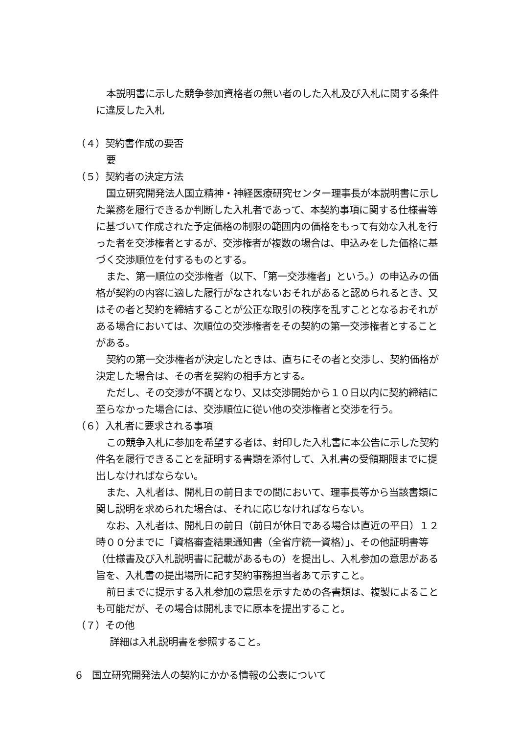本説明書に示した競争参加資格者の無い者のした入札及び入札に関する条件に違反した入札
（４）契約書作成の要否
要
（５）契約者の決定方法
国立研究開発法人国立精神・神経医療研究センター理事長が本説明書に示した業務を履行できるか判断した入札者であって、本契約事項に関する仕様書等に基づいて作成された予定価格の制限の範囲内の価格をもって有効な入札を行った者を交渉権者とするが、交渉権者が複数の場合は、申込みをした価格に基づく交渉順位を付するものとする。
また、第一順位の交渉権者（以下、「第一交渉権者」という。）の申込みの価格が契約の内容に適した履行がなされないおそれがあると認められるとき、又はその者と契約を締結することが公正な取引の秩序を乱すこととなるおそれがある場合においては、次順位の交渉権者をその契約の第一交渉権者とすることがある。
契約の第一交渉権者が決定したときは、直ちにその者と交渉し、契約価格が決定した場合は、その者を契約の相手方とする。
ただし、その交渉が不調となり、又は交渉開始から１０日以内に契約締結に至らなかった場合には、交渉順位に従い他の交渉権者と交渉を行う。
（６）入札者に要求される事項
この競争入札に参加を希望する者は、封印した入札書に本公告に示した契約件名を履行できることを証明する書類を添付して、入札書の受領期限までに提出しなければならない。
また、入札者は、開札日の前日までの間において、理事長等から当該書類に関し説明を求められた場合は、それに応じなければならない。
なお、入札者は、開札日の前日（前日が休日である場合は直近の平日）１２時００分までに「資格審査結果通知書（全省庁統一資格）」、その他証明書等（仕様書及び入札説明書に記載があるもの）を提出し、入札参加の意思がある旨を、入札書の提出場所に記す契約事務担当者あて示すこと。
前日までに提示する入札参加の意思を示すための各書類は、複製によることも可能だが、その場合は開札までに原本を提出すること。
（７）その他
詳細は入札説明書を参照すること。
6　国立研究開発法人の契約にかかる情報の公表について